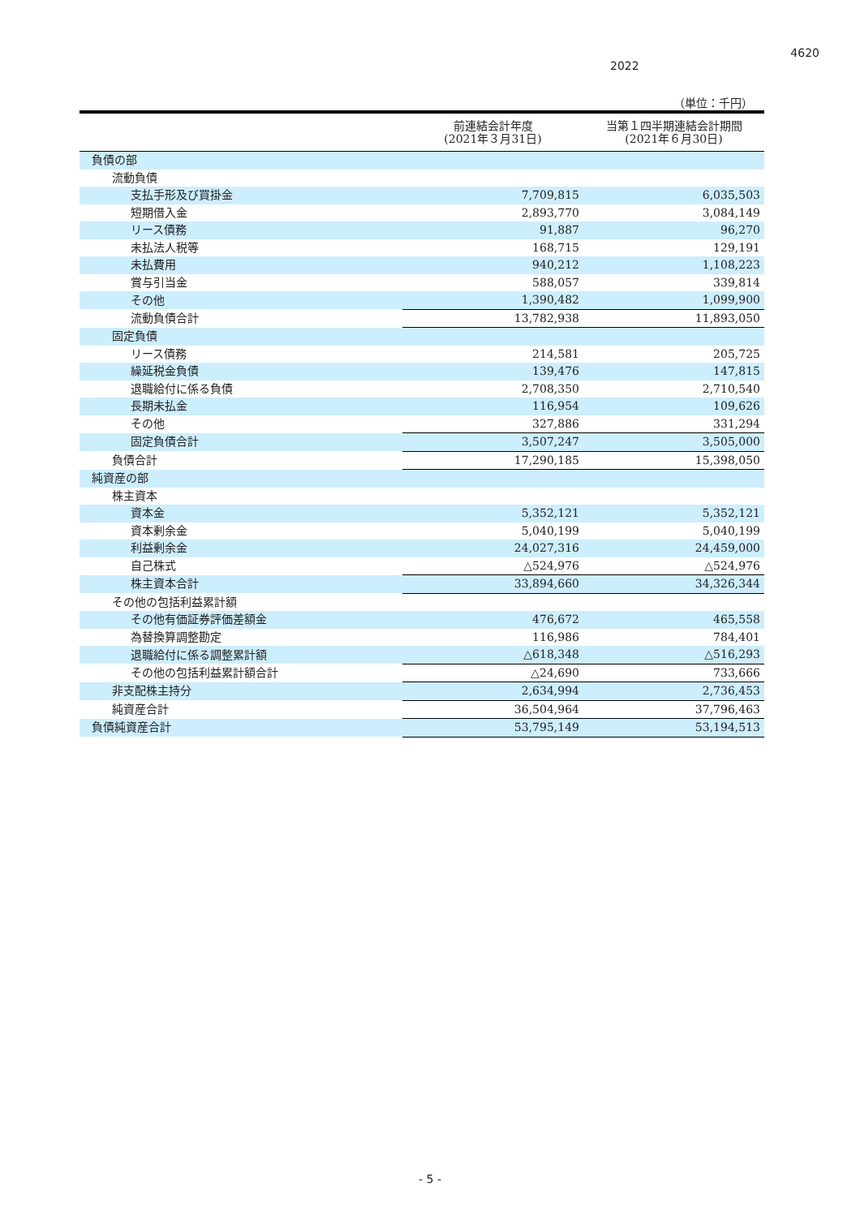4620
2022
（単位：千円）
| | 前連結会計年度 (2021年３月31日) | 当第１四半期連結会計期間 (2021年６月30日) |
| --- | --- | --- |
| 負債の部 | | |
| 流動負債 | | |
| 支払手形及び買掛金 | 7,709,815 | 6,035,503 |
| 短期借入金 | 2,893,770 | 3,084,149 |
| リース債務 | 91,887 | 96,270 |
| 未払法人税等 | 168,715 | 129,191 |
| 未払費用 | 940,212 | 1,108,223 |
| 賞与引当金 | 588,057 | 339,814 |
| その他 | 1,390,482 | 1,099,900 |
| 流動負債合計 | 13,782,938 | 11,893,050 |
| 固定負債 | | |
| リース債務 | 214,581 | 205,725 |
| 繰延税金負債 | 139,476 | 147,815 |
| 退職給付に係る負債 | 2,708,350 | 2,710,540 |
| 長期未払金 | 116,954 | 109,626 |
| その他 | 327,886 | 331,294 |
| 固定負債合計 | 3,507,247 | 3,505,000 |
| 負債合計 | 17,290,185 | 15,398,050 |
| 純資産の部 | | |
| 株主資本 | | |
| 資本金 | 5,352,121 | 5,352,121 |
| 資本剰余金 | 5,040,199 | 5,040,199 |
| 利益剰余金 | 24,027,316 | 24,459,000 |
| 自己株式 | △524,976 | △524,976 |
| 株主資本合計 | 33,894,660 | 34,326,344 |
| その他の包括利益累計額 | | |
| その他有価証券評価差額金 | 476,672 | 465,558 |
| 為替換算調整勘定 | 116,986 | 784,401 |
| 退職給付に係る調整累計額 | △618,348 | △516,293 |
| その他の包括利益累計額合計 | △24,690 | 733,666 |
| 非支配株主持分 | 2,634,994 | 2,736,453 |
| 純資産合計 | 36,504,964 | 37,796,463 |
| 負債純資産合計 | 53,795,149 | 53,194,513 |
- 5 -